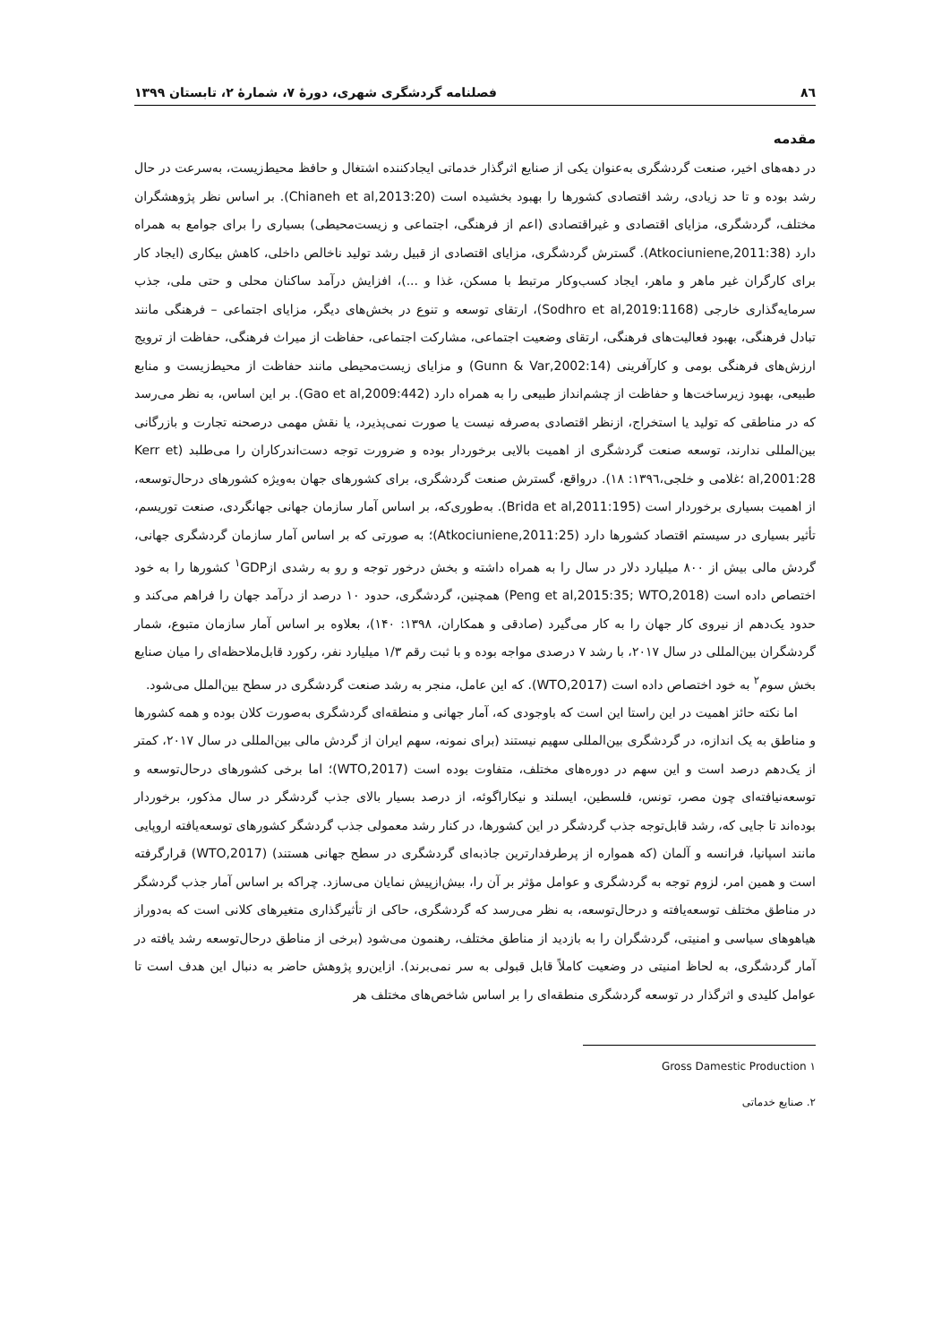۸٦ فصلنامه گردشگری شهری، دورۀ ۷، شمارۀ ۲، تابستان ۱۳۹۹
مقدمه
در دهه‌های اخیر، صنعت گردشگری به‌عنوان یکی از صنایع اثرگذار خدماتی ایجادکننده اشتغال و حافظ محیط‌زیست، به‌سرعت در حال رشد بوده و تا حد زیادی، رشد اقتصادی کشورها را بهبود بخشیده است (Chianeh et al,2013:20). بر اساس نظر پژوهشگران مختلف، گردشگری، مزایای اقتصادی و غیراقتصادی (اعم از فرهنگی، اجتماعی و زیست‌محیطی) بسیاری را برای جوامع به همراه دارد (Atkociuniene,2011:38). گسترش گردشگری، مزایای اقتصادی از قبیل رشد تولید ناخالص داخلی، کاهش بیکاری (ایجاد کار برای کارگران غیر ماهر و ماهر، ایجاد کسب‌وکار مرتبط با مسکن، غذا و ...)، افزایش درآمد ساکنان محلی و حتی ملی، جذب سرمایه‌گذاری خارجی (Sodhro et al,2019:1168)، ارتقای توسعه و تنوع در بخش‌های دیگر، مزایای اجتماعی – فرهنگی مانند تبادل فرهنگی، بهبود فعالیت‌های فرهنگی، ارتقای وضعیت اجتماعی، مشارکت اجتماعی، حفاظت از میراث فرهنگی، حفاظت از ترویج ارزش‌های فرهنگی بومی و کارآفرینی (Gunn & Var,2002:14) و مزایای زیست‌محیطی مانند حفاظت از محیط‌زیست و منابع طبیعی، بهبود زیرساخت‌ها و حفاظت از چشم‌انداز طبیعی را به همراه دارد (Gao et al,2009:442). بر این اساس، به نظر می‌رسد که در مناطقی که تولید یا استخراج، ازنظر اقتصادی به‌صرفه نیست یا صورت نمی‌پذیرد، یا نقش مهمی درصحنه تجارت و بازرگانی بین‌المللی ندارند، توسعه صنعت گردشگری از اهمیت بالایی برخوردار بوده و ضرورت توجه دست‌اندرکاران را می‌طلبد (Kerr et al,2001:28 ؛غلامی و خلجی،۱۳۹٦: ۱۸). درواقع، گسترش صنعت گردشگری، برای کشورهای جهان به‌ویژه کشورهای درحال‌توسعه، از اهمیت بسیاری برخوردار است (Brida et al,2011:195). به‌طوری‌که، بر اساس آمار سازمان جهانی جهانگردی، صنعت توریسم، تأثیر بسیاری در سیستم اقتصاد کشورها دارد (Atkociuniene,2011:25)؛ به صورتی که بر اساس آمار سازمان گردشگری جهانی، گردش مالی بیش از ۸۰۰ میلیارد دلار در سال را به همراه داشته و بخش درخور توجه و رو به رشدی از<sup>۱</sup>GDP کشورها را به خود اختصاص داده است (Peng et al,2015:35; WTO,2018) همچنین، گردشگری، حدود ۱۰ درصد از درآمد جهان را فراهم می‌کند و حدود یک‌دهم از نیروی کار جهان را به کار می‌گیرد (صادقی و همکاران، ۱۳۹۸: ۱۴۰)، بعلاوه بر اساس آمار سازمان متبوع، شمار گردشگران بین‌المللی در سال ۲۰۱۷، با رشد ۷ درصدی مواجه بوده و با ثبت رقم ۱/۳ میلیارد نفر، رکورد قابل‌ملاحظه‌ای را میان صنایع بخش سوم<sup>۲</sup> به خود اختصاص داده است (WTO,2017). که این عامل، منجر به رشد صنعت گردشگری در سطح بین‌الملل می‌شود.
اما نکته حائز اهمیت در این راستا این است که باوجودی که، آمار جهانی و منطقه‌ای گردشگری به‌صورت کلان بوده و همه کشورها و مناطق به یک اندازه، در گردشگری بین‌المللی سهیم نیستند (برای نمونه، سهم ایران از گردش مالی بین‌المللی در سال ۲۰۱۷، کمتر از یک‌دهم درصد است و این سهم در دوره‌های مختلف، متفاوت بوده است (WTO,2017)؛ اما برخی کشورهای درحال‌توسعه و توسعه‌نیافته‌ای چون مصر، تونس، فلسطین، ایسلند و نیکاراگوئه، از درصد بسیار بالای جذب گردشگر در سال مذکور، برخوردار بوده‌اند تا جایی که، رشد قابل‌توجه جذب گردشگر در این کشورها، در کنار رشد معمولی جذب گردشگر کشورهای توسعه‌یافته اروپایی مانند اسپانیا، فرانسه و آلمان (که همواره از پرطرفدارترین جاذبه‌ای گردشگری در سطح جهانی هستند) (WTO,2017) قرارگرفته است و همین امر، لزوم توجه به گردشگری و عوامل مؤثر بر آن را، بیش‌ازپیش نمایان می‌سازد. چراکه بر اساس آمار جذب گردشگر در مناطق مختلف توسعه‌یافته و درحال‌توسعه، به نظر می‌رسد که گردشگری، حاکی از تأثیرگذاری متغیرهای کلانی است که به‌دوراز هیاهوهای سیاسی و امنیتی، گردشگران را به بازدید از مناطق مختلف، رهنمون می‌شود (برخی از مناطق درحال‌توسعه رشد یافته در آمار گردشگری، به لحاظ امنیتی در وضعیت کاملاً قابل قبولی به سر نمی‌برند). ازاین‌رو پژوهش حاضر به دنبال این هدف است تا عوامل کلیدی و اثرگذار در توسعه گردشگری منطقه‌ای را بر اساس شاخص‌های مختلف هر
۱ Gross Damestic Production
۲. صنایع خدماتی